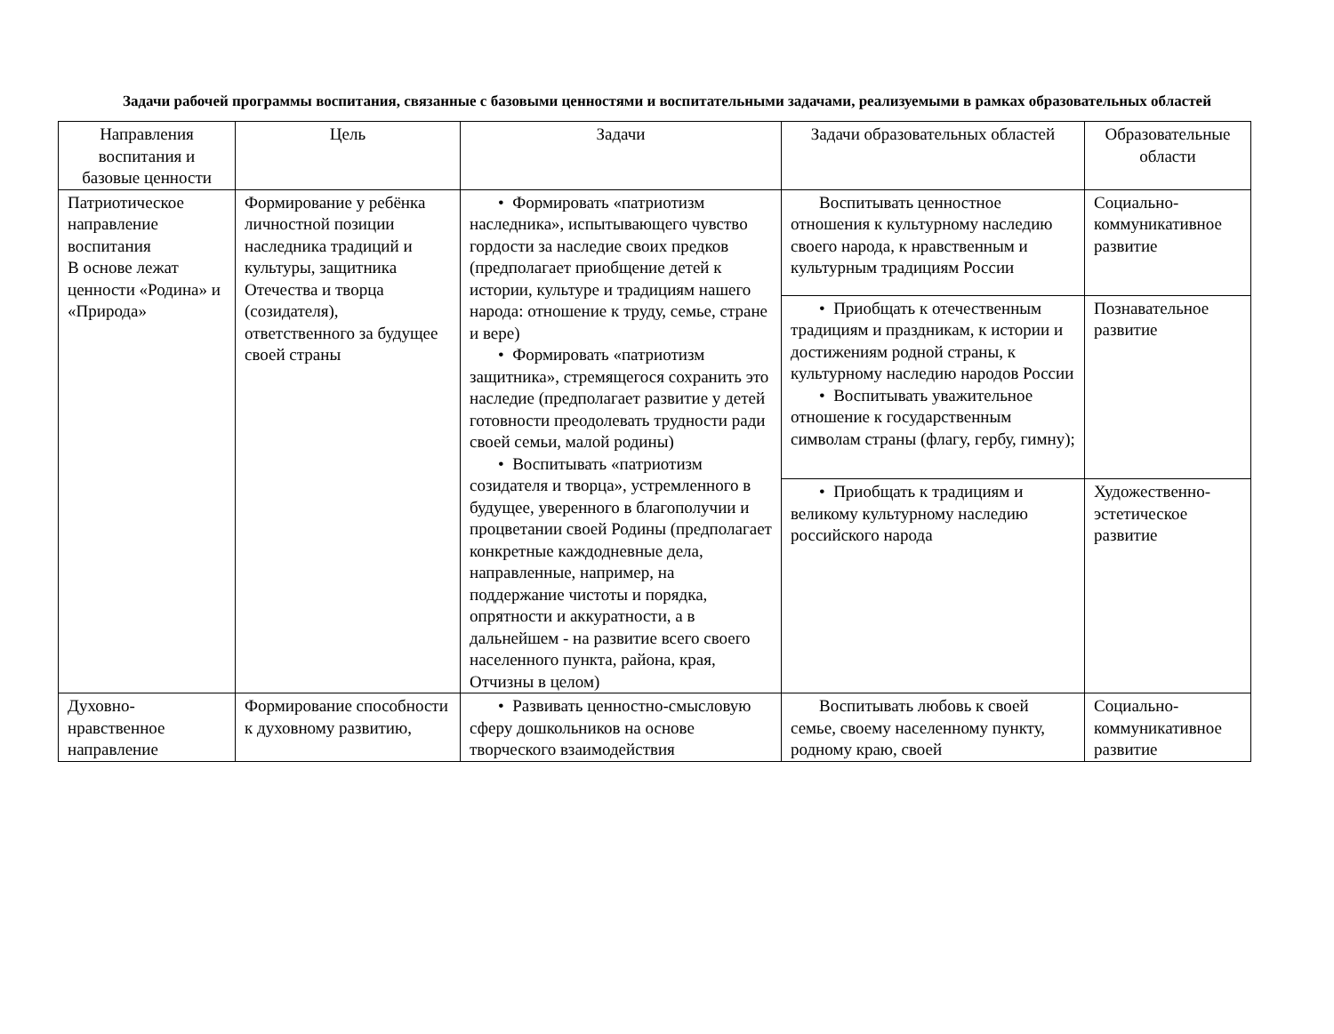Задачи рабочей программы воспитания, связанные с базовыми ценностями и воспитательными задачами, реализуемыми в рамках образовательных областей
| Направления воспитания и базовые ценности | Цель | Задачи | Задачи образовательных областей | Образовательные области |
| --- | --- | --- | --- | --- |
| Патриотическое направление воспитания В основе лежат ценности «Родина» и «Природа» | Формирование у ребёнка личностной позиции наследника традиций и культуры, защитника Отечества и творца (созидателя), ответственного за будущее своей страны | • Формировать «патриотизм наследника», испытывающего чувство гордости за наследие своих предков (предполагает приобщение детей к истории, культуре и традициям нашего народа: отношение к труду, семье, стране и вере) • Формировать «патриотизм защитника», стремящегося сохранить это наследие (предполагает развитие у детей готовности преодолевать трудности ради своей семьи, малой родины) • Воспитывать «патриотизм созидателя и творца», устремленного в будущее, уверенного в благополучии и процветании своей Родины (предполагает конкретные каждодневные дела, направленные, например, на поддержание чистоты и порядка, опрятности и аккуратности, а в дальнейшем - на развитие всего своего населенного пункта, района, края, Отчизны в целом) | Воспитывать ценностное отношения к культурному наследию своего народа, к нравственным и культурным традициям России | Социально-коммуникативное развитие |
| | | | • Приобщать к отечественным традициям и праздникам, к истории и достижениям родной страны, к культурному наследию народов России • Воспитывать уважительное отношение к государственным символам страны (флагу, гербу, гимну); | Познавательное развитие |
| | | | • Приобщать к традициям и великому культурному наследию российского народа | Художественно-эстетическое развитие |
| Духовно-нравственное направление | Формирование способности к духовному развитию, | • Развивать ценностно-смысловую сферу дошкольников на основе творческого взаимодействия | Воспитывать любовь к своей семье, своему населенному пункту, родному краю, своей | Социально-коммуникативное развитие |